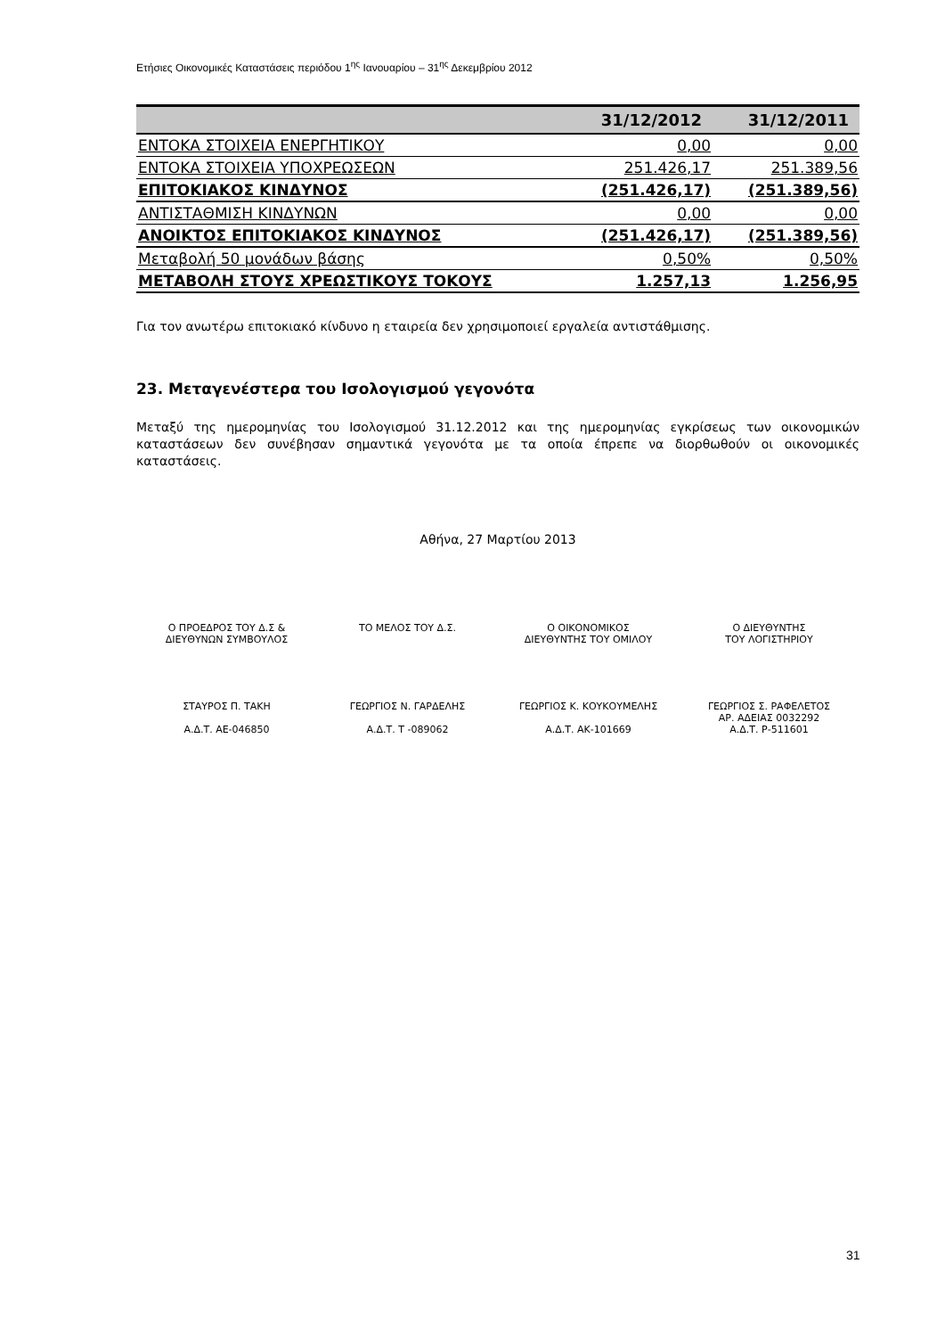Ετήσιες Οικονομικές Καταστάσεις περιόδου 1<sup>ης</sup> Ιανουαρίου – 31<sup>ης</sup> Δεκεμβρίου 2012
| | 31/12/2012 | 31/12/2011 |
| --- | --- | --- |
| ΕΝΤΟΚΑ ΣΤΟΙΧΕΙΑ ΕΝΕΡΓΗΤΙΚΟΥ | 0,00 | 0,00 |
| ΕΝΤΟΚΑ ΣΤΟΙΧΕΙΑ ΥΠΟΧΡΕΩΣΕΩΝ | 251.426,17 | 251.389,56 |
| ΕΠΙΤΟΚΙΑΚΟΣ ΚΙΝΔΥΝΟΣ | (251.426,17) | (251.389,56) |
| ΑΝΤΙΣΤΑΘΜΙΣΗ ΚΙΝΔΥΝΩΝ | 0,00 | 0,00 |
| ΑΝΟΙΚΤΟΣ ΕΠΙΤΟΚΙΑΚΟΣ ΚΙΝΔΥΝΟΣ | (251.426,17) | (251.389,56) |
| Μεταβολή 50 μονάδων βάσης | 0,50% | 0,50% |
| ΜΕΤΑΒΟΛΗ ΣΤΟΥΣ ΧΡΕΩΣΤΙΚΟΥΣ ΤΟΚΟΥΣ | 1.257,13 | 1.256,95 |
Για τον ανωτέρω επιτοκιακό κίνδυνο η εταιρεία δεν χρησιμοποιεί εργαλεία αντιστάθμισης.
23. Μεταγενέστερα του Ισολογισμού γεγονότα
Μεταξύ της ημερομηνίας του Ισολογισμού 31.12.2012 και της ημερομηνίας εγκρίσεως των οικονομικών καταστάσεων δεν συνέβησαν σημαντικά γεγονότα με τα οποία έπρεπε να διορθωθούν οι οικονομικές καταστάσεις.
Αθήνα, 27 Μαρτίου 2013
Ο ΠΡΟΕΔΡΟΣ ΤΟΥ Δ.Σ &
ΔΙΕΥΘΥΝΩΝ ΣΥΜΒΟΥΛΟΣ
ΤΟ ΜΕΛΟΣ ΤΟΥ Δ.Σ.
Ο ΟΙΚΟΝΟΜΙΚΟΣ
ΔΙΕΥΘΥΝΤΗΣ ΤΟΥ ΟΜΙΛΟΥ
Ο ΔΙΕΥΘΥΝΤΗΣ
ΤΟΥ ΛΟΓΙΣΤΗΡΙΟΥ
ΣΤΑΥΡΟΣ Π. ΤΑΚΗ
Α.Δ.Τ. ΑΕ-046850
ΓΕΩΡΓΙΟΣ Ν. ΓΑΡΔΕΛΗΣ
Α.Δ.Τ. Τ -089062
ΓΕΩΡΓΙΟΣ Κ. ΚΟΥΚΟΥΜΕΛΗΣ
Α.Δ.Τ. ΑΚ-101669
ΓΕΩΡΓΙΟΣ Σ. ΡΑΦΕΛΕΤΟΣ
ΑΡ. ΑΔΕΙΑΣ 0032292
Α.Δ.Τ. Ρ-511601
31